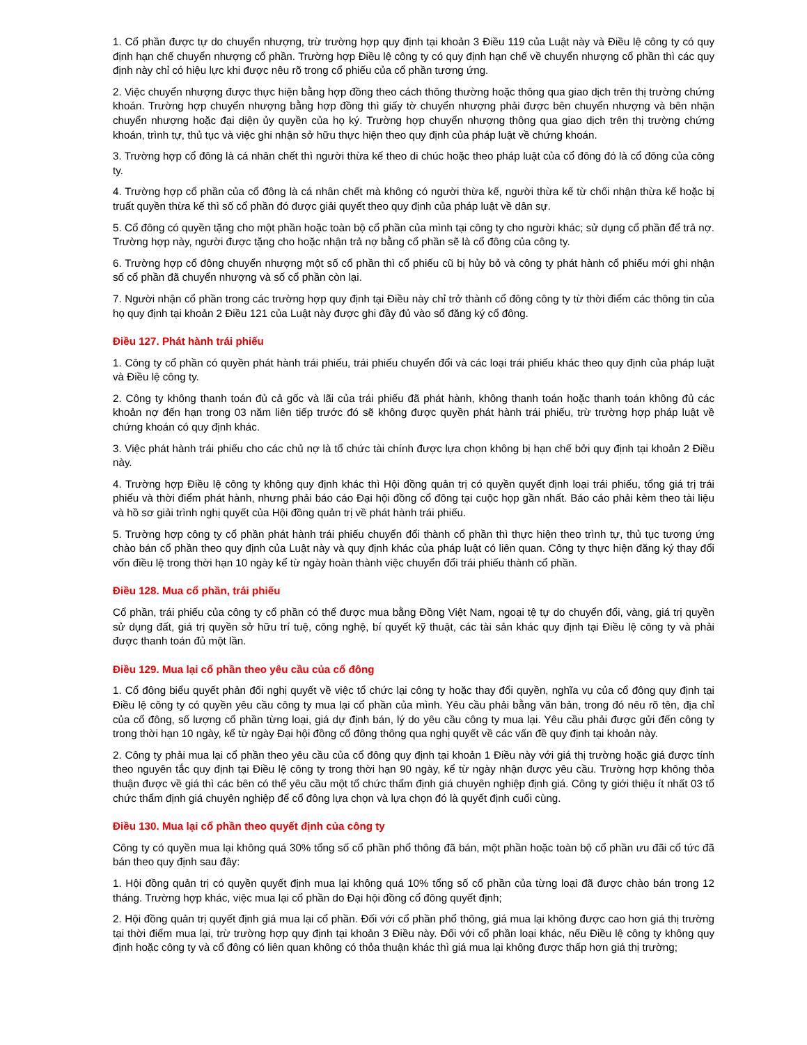1. Cổ phần được tự do chuyển nhượng, trừ trường hợp quy định tại khoản 3 Điều 119 của Luật này và Điều lệ công ty có quy định hạn chế chuyển nhượng cổ phần. Trường hợp Điều lệ công ty có quy định hạn chế về chuyển nhượng cổ phần thì các quy định này chỉ có hiệu lực khi được nêu rõ trong cổ phiếu của cổ phần tương ứng.
2. Việc chuyển nhượng được thực hiện bằng hợp đồng theo cách thông thường hoặc thông qua giao dịch trên thị trường chứng khoán. Trường hợp chuyển nhượng bằng hợp đồng thì giấy tờ chuyển nhượng phải được bên chuyển nhượng và bên nhận chuyển nhượng hoặc đại diện ủy quyền của họ ký. Trường hợp chuyển nhượng thông qua giao dịch trên thị trường chứng khoán, trình tự, thủ tục và việc ghi nhận sở hữu thực hiện theo quy định của pháp luật về chứng khoán.
3. Trường hợp cổ đông là cá nhân chết thì người thừa kế theo di chúc hoặc theo pháp luật của cổ đông đó là cổ đông của công ty.
4. Trường hợp cổ phần của cổ đông là cá nhân chết mà không có người thừa kế, người thừa kế từ chối nhận thừa kế hoặc bị truất quyền thừa kế thì số cổ phần đó được giải quyết theo quy định của pháp luật về dân sự.
5. Cổ đông có quyền tặng cho một phần hoặc toàn bộ cổ phần của mình tại công ty cho người khác; sử dụng cổ phần để trả nợ. Trường hợp này, người được tặng cho hoặc nhận trả nợ bằng cổ phần sẽ là cổ đông của công ty.
6. Trường hợp cổ đông chuyển nhượng một số cổ phần thì cổ phiếu cũ bị hủy bỏ và công ty phát hành cổ phiếu mới ghi nhận số cổ phần đã chuyển nhượng và số cổ phần còn lại.
7. Người nhận cổ phần trong các trường hợp quy định tại Điều này chỉ trở thành cổ đông công ty từ thời điểm các thông tin của họ quy định tại khoản 2 Điều 121 của Luật này được ghi đầy đủ vào sổ đăng ký cổ đông.
Điều 127. Phát hành trái phiếu
1. Công ty cổ phần có quyền phát hành trái phiếu, trái phiếu chuyển đổi và các loại trái phiếu khác theo quy định của pháp luật và Điều lệ công ty.
2. Công ty không thanh toán đủ cả gốc và lãi của trái phiếu đã phát hành, không thanh toán hoặc thanh toán không đủ các khoản nợ đến hạn trong 03 năm liên tiếp trước đó sẽ không được quyền phát hành trái phiếu, trừ trường hợp pháp luật về chứng khoán có quy định khác.
3. Việc phát hành trái phiếu cho các chủ nợ là tổ chức tài chính được lựa chọn không bị hạn chế bởi quy định tại khoản 2 Điều này.
4. Trường hợp Điều lệ công ty không quy định khác thì Hội đồng quản trị có quyền quyết định loại trái phiếu, tổng giá trị trái phiếu và thời điểm phát hành, nhưng phải báo cáo Đại hội đồng cổ đông tại cuộc họp gần nhất. Báo cáo phải kèm theo tài liệu và hồ sơ giải trình nghị quyết của Hội đồng quản trị về phát hành trái phiếu.
5. Trường hợp công ty cổ phần phát hành trái phiếu chuyển đổi thành cổ phần thì thực hiện theo trình tự, thủ tục tương ứng chào bán cổ phần theo quy định của Luật này và quy định khác của pháp luật có liên quan. Công ty thực hiện đăng ký thay đổi vốn điều lệ trong thời hạn 10 ngày kể từ ngày hoàn thành việc chuyển đổi trái phiếu thành cổ phần.
Điều 128. Mua cổ phần, trái phiếu
Cổ phần, trái phiếu của công ty cổ phần có thể được mua bằng Đồng Việt Nam, ngoại tệ tự do chuyển đổi, vàng, giá trị quyền sử dụng đất, giá trị quyền sở hữu trí tuệ, công nghệ, bí quyết kỹ thuật, các tài sản khác quy định tại Điều lệ công ty và phải được thanh toán đủ một lần.
Điều 129. Mua lại cổ phần theo yêu cầu của cổ đông
1. Cổ đông biểu quyết phản đối nghị quyết về việc tổ chức lại công ty hoặc thay đổi quyền, nghĩa vụ của cổ đông quy định tại Điều lệ công ty có quyền yêu cầu công ty mua lại cổ phần của mình. Yêu cầu phải bằng văn bản, trong đó nêu rõ tên, địa chỉ của cổ đông, số lượng cổ phần từng loại, giá dự định bán, lý do yêu cầu công ty mua lại. Yêu cầu phải được gửi đến công ty trong thời hạn 10 ngày, kể từ ngày Đại hội đồng cổ đông thông qua nghị quyết về các vấn đề quy định tại khoản này.
2. Công ty phải mua lại cổ phần theo yêu cầu của cổ đông quy định tại khoản 1 Điều này với giá thị trường hoặc giá được tính theo nguyên tắc quy định tại Điều lệ công ty trong thời hạn 90 ngày, kể từ ngày nhận được yêu cầu. Trường hợp không thỏa thuận được về giá thì các bên có thể yêu cầu một tổ chức thẩm định giá chuyên nghiệp định giá. Công ty giới thiệu ít nhất 03 tổ chức thẩm định giá chuyên nghiệp để cổ đông lựa chọn và lựa chọn đó là quyết định cuối cùng.
Điều 130. Mua lại cổ phần theo quyết định của công ty
Công ty có quyền mua lại không quá 30% tổng số cổ phần phổ thông đã bán, một phần hoặc toàn bộ cổ phần ưu đãi cổ tức đã bán theo quy định sau đây:
1. Hội đồng quản trị có quyền quyết định mua lại không quá 10% tổng số cổ phần của từng loại đã được chào bán trong 12 tháng. Trường hợp khác, việc mua lại cổ phần do Đại hội đồng cổ đông quyết định;
2. Hội đồng quản trị quyết định giá mua lại cổ phần. Đối với cổ phần phổ thông, giá mua lại không được cao hơn giá thị trường tại thời điểm mua lại, trừ trường hợp quy định tại khoản 3 Điều này. Đối với cổ phần loại khác, nếu Điều lệ công ty không quy định hoặc công ty và cổ đông có liên quan không có thỏa thuận khác thì giá mua lại không được thấp hơn giá thị trường;